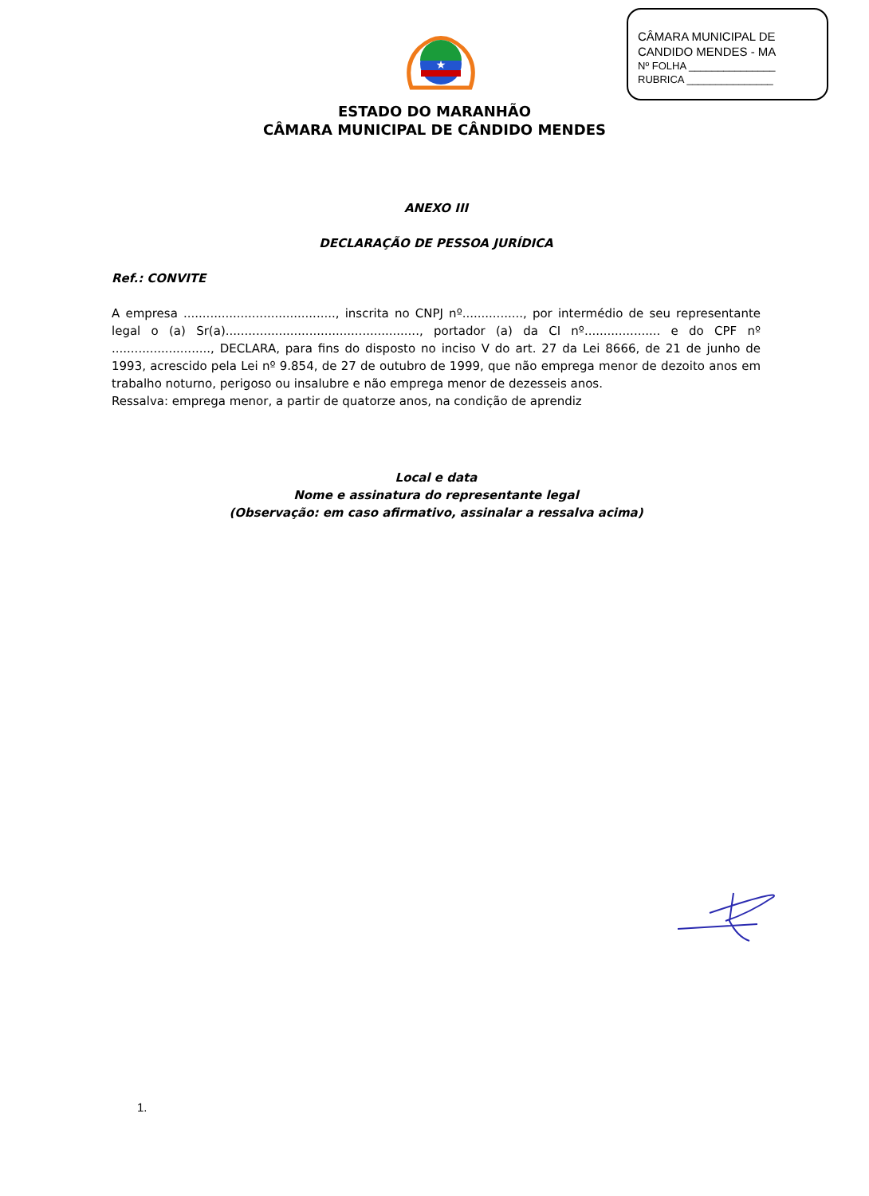CÂMARA MUNICIPAL DE
CANDIDO MENDES - MA
Nº FOLHA _______________
RUBRICA _______________
★
ESTADO DO MARANHÃO
CÂMARA MUNICIPAL DE CÂNDIDO MENDES
ANEXO III
DECLARAÇÃO DE PESSOA JURÍDICA
Ref.: CONVITE
A empresa ........................................, inscrita no CNPJ nº................, por intermédio de seu representante legal o (a) Sr(a)..................................................., portador (a) da CI nº.................... e do CPF nº .........................., DECLARA, para fins do disposto no inciso V do art. 27 da Lei 8666, de 21 de junho de 1993, acrescido pela Lei nº 9.854, de 27 de outubro de 1999, que não emprega menor de dezoito anos em trabalho noturno, perigoso ou insalubre e não emprega menor de dezesseis anos.
Ressalva: emprega menor, a partir de quatorze anos, na condição de aprendiz
Local e data
Nome e assinatura do representante legal
(Observação: em caso afirmativo, assinalar a ressalva acima)
1.